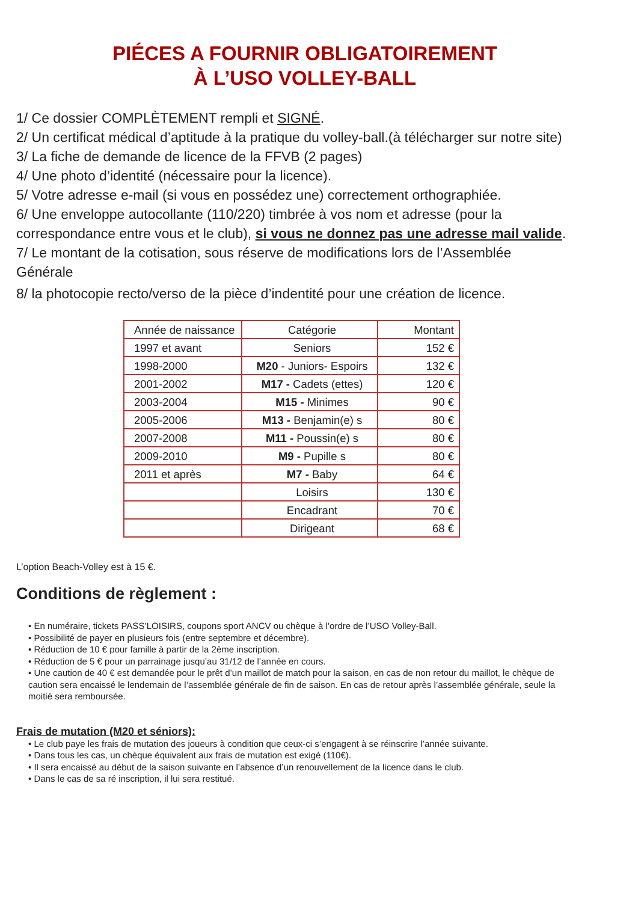PIÉCES A FOURNIR OBLIGATOIREMENT
À L’USO VOLLEY-BALL
1/ Ce dossier COMPLÈTEMENT rempli et SIGNÉ.
2/ Un certificat médical d’aptitude à la pratique du volley-ball.(à télécharger sur notre site)
3/ La fiche de demande de licence de la FFVB (2 pages)
4/ Une photo d’identité (nécessaire pour la licence).
5/ Votre adresse e-mail (si vous en possédez une) correctement orthographiée.
6/ Une enveloppe autocollante (110/220) timbrée à vos nom et adresse (pour la correspondance entre vous et le club), si vous ne donnez pas une adresse mail valide.
7/ Le montant de la cotisation, sous réserve de modifications lors de l’Assemblée Générale
8/ la photocopie recto/verso de la pièce d’indentité pour une création de licence.
| Année de naissance | Catégorie | Montant |
| --- | --- | --- |
| 1997 et avant | Seniors | 152 € |
| 1998-2000 | M20 - Juniors- Espoirs | 132 € |
| 2001-2002 | M17 - Cadets (ettes) | 120 € |
| 2003-2004 | M15 - Minimes | 90 € |
| 2005-2006 | M13 - Benjamin(e) s | 80 € |
| 2007-2008 | M11 - Poussin(e) s | 80 € |
| 2009-2010 | M9 - Pupille s | 80 € |
| 2011 et après | M7 - Baby | 64 € |
| | Loisirs | 130 € |
| | Encadrant | 70 € |
| | Dirigeant | 68 € |
L’option Beach-Volley est à 15 €.
Conditions de règlement :
• En numéraire, tickets PASS’LOISIRS, coupons sport ANCV ou chèque à l’ordre de l’USO Volley-Ball.
• Possibilité de payer en plusieurs fois (entre septembre et décembre).
• Réduction de 10 € pour famille à partir de la 2ème inscription.
• Réduction de 5 € pour un parrainage jusqu’au 31/12 de l’année en cours.
• Une caution de 40 € est demandée pour le prêt d’un maillot de match pour la saison, en cas de non retour du maillot, le chèque de caution sera encaissé le lendemain de l’assemblée générale de fin de saison. En cas de retour après l’assemblée générale, seule la moitié sera remboursée.
Frais de mutation (M20 et séniors):
• Le club paye les frais de mutation des joueurs à condition que ceux-ci s’engagent à se réinscrire l’année suivante.
• Dans tous les cas, un chèque équivalent aux frais de mutation est exigé (110€).
• Il sera encaissé au début de la saison suivante en l’absence d’un renouvellement de la licence dans le club.
• Dans le cas de sa ré inscription, il lui sera restitué.